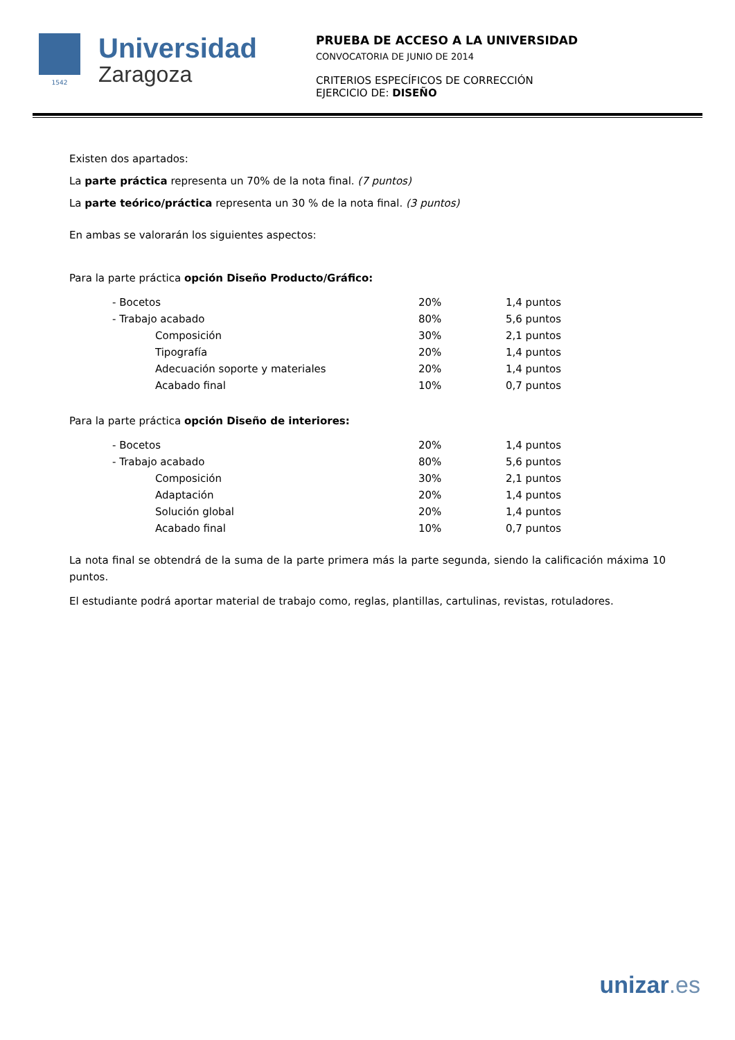1542
Universidad
Zaragoza
PRUEBA DE ACCESO A LA UNIVERSIDAD
CONVOCATORIA DE JUNIO DE 2014
CRITERIOS ESPECÍFICOS DE CORRECCIÓN
EJERCICIO DE: DISEÑO
Existen dos apartados:
La parte práctica representa un 70% de la nota final. (7 puntos)
La parte teórico/práctica representa un 30 % de la nota final. (3 puntos)
En ambas se valorarán los siguientes aspectos:
Para la parte práctica opción Diseño Producto/Gráfico:
| - Bocetos | 20% | 1,4 puntos |
| - Trabajo acabado | 80% | 5,6 puntos |
| Composición | 30% | 2,1 puntos |
| Tipografía | 20% | 1,4 puntos |
| Adecuación soporte y materiales | 20% | 1,4 puntos |
| Acabado final | 10% | 0,7 puntos |
Para la parte práctica opción Diseño de interiores:
| - Bocetos | 20% | 1,4 puntos |
| - Trabajo acabado | 80% | 5,6 puntos |
| Composición | 30% | 2,1 puntos |
| Adaptación | 20% | 1,4 puntos |
| Solución global | 20% | 1,4 puntos |
| Acabado final | 10% | 0,7 puntos |
La nota final se obtendrá de la suma de la parte primera más la parte segunda, siendo la calificación máxima 10 puntos.
El estudiante podrá aportar material de trabajo como, reglas, plantillas, cartulinas, revistas, rotuladores.
unizar.es